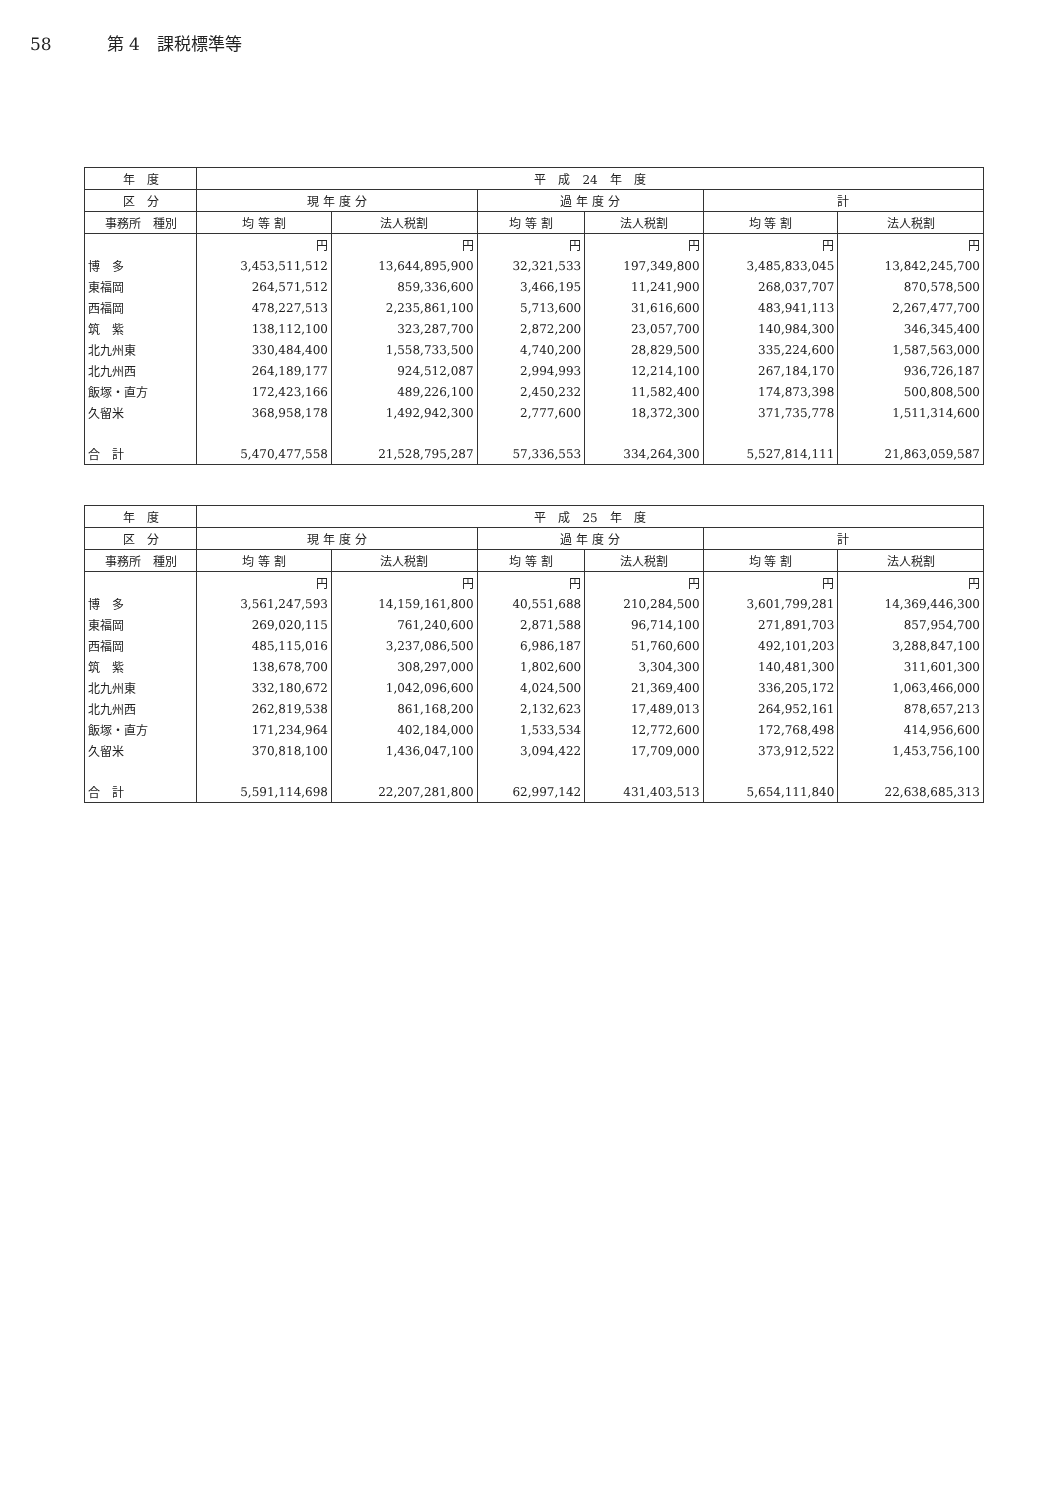58 第 4　課税標準等
| 年 度 | 平 成 24 年 度 | | | | | |
| --- | --- | --- | --- | --- | --- | --- |
| 区 分 | 現 年 度 分 | | 過 年 度 分 | | 計 | |
| 事務所 種別 | 均 等 割 | 法人税割 | 均 等 割 | 法人税割 | 均 等 割 | 法人税割 |
| | 円 | 円 | 円 | 円 | 円 | 円 |
| 博 多 | 3,453,511,512 | 13,644,895,900 | 32,321,533 | 197,349,800 | 3,485,833,045 | 13,842,245,700 |
| 東福岡 | 264,571,512 | 859,336,600 | 3,466,195 | 11,241,900 | 268,037,707 | 870,578,500 |
| 西福岡 | 478,227,513 | 2,235,861,100 | 5,713,600 | 31,616,600 | 483,941,113 | 2,267,477,700 |
| 筑 紫 | 138,112,100 | 323,287,700 | 2,872,200 | 23,057,700 | 140,984,300 | 346,345,400 |
| 北九州東 | 330,484,400 | 1,558,733,500 | 4,740,200 | 28,829,500 | 335,224,600 | 1,587,563,000 |
| 北九州西 | 264,189,177 | 924,512,087 | 2,994,993 | 12,214,100 | 267,184,170 | 936,726,187 |
| 飯塚・直方 | 172,423,166 | 489,226,100 | 2,450,232 | 11,582,400 | 174,873,398 | 500,808,500 |
| 久留米 | 368,958,178 | 1,492,942,300 | 2,777,600 | 18,372,300 | 371,735,778 | 1,511,314,600 |
| 合 計 | 5,470,477,558 | 21,528,795,287 | 57,336,553 | 334,264,300 | 5,527,814,111 | 21,863,059,587 |
| 年 度 | 平 成 25 年 度 | | | | | |
| --- | --- | --- | --- | --- | --- | --- |
| 区 分 | 現 年 度 分 | | 過 年 度 分 | | 計 | |
| 事務所 種別 | 均 等 割 | 法人税割 | 均 等 割 | 法人税割 | 均 等 割 | 法人税割 |
| | 円 | 円 | 円 | 円 | 円 | 円 |
| 博 多 | 3,561,247,593 | 14,159,161,800 | 40,551,688 | 210,284,500 | 3,601,799,281 | 14,369,446,300 |
| 東福岡 | 269,020,115 | 761,240,600 | 2,871,588 | 96,714,100 | 271,891,703 | 857,954,700 |
| 西福岡 | 485,115,016 | 3,237,086,500 | 6,986,187 | 51,760,600 | 492,101,203 | 3,288,847,100 |
| 筑 紫 | 138,678,700 | 308,297,000 | 1,802,600 | 3,304,300 | 140,481,300 | 311,601,300 |
| 北九州東 | 332,180,672 | 1,042,096,600 | 4,024,500 | 21,369,400 | 336,205,172 | 1,063,466,000 |
| 北九州西 | 262,819,538 | 861,168,200 | 2,132,623 | 17,489,013 | 264,952,161 | 878,657,213 |
| 飯塚・直方 | 171,234,964 | 402,184,000 | 1,533,534 | 12,772,600 | 172,768,498 | 414,956,600 |
| 久留米 | 370,818,100 | 1,436,047,100 | 3,094,422 | 17,709,000 | 373,912,522 | 1,453,756,100 |
| 合 計 | 5,591,114,698 | 22,207,281,800 | 62,997,142 | 431,403,513 | 5,654,111,840 | 22,638,685,313 |